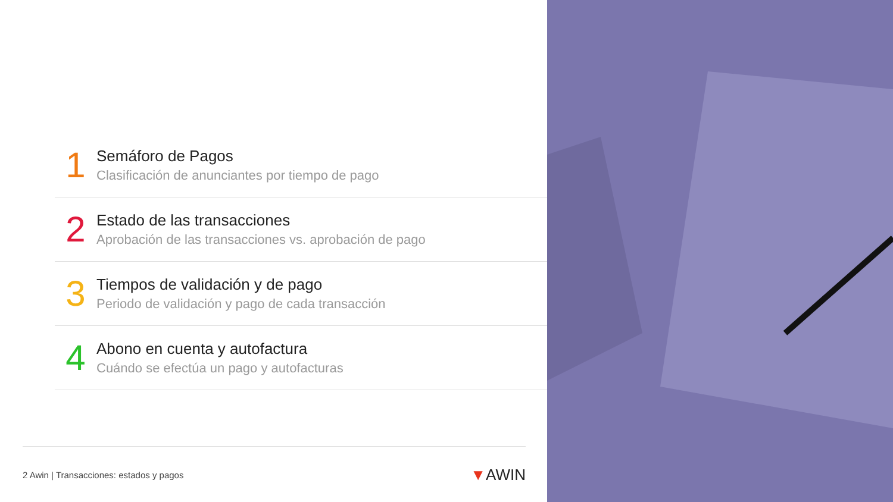1
Semáforo de Pagos
Clasificación de anunciantes por tiempo de pago
2
Estado de las transacciones
Aprobación de las transacciones vs. aprobación de pago
3
Tiempos de validación y de pago
Periodo de validación y pago de cada transacción
4
Abono en cuenta y autofactura
Cuándo se efectúa un pago y autofacturas
2 Awin | Transacciones: estados y pagos
▼AWIN